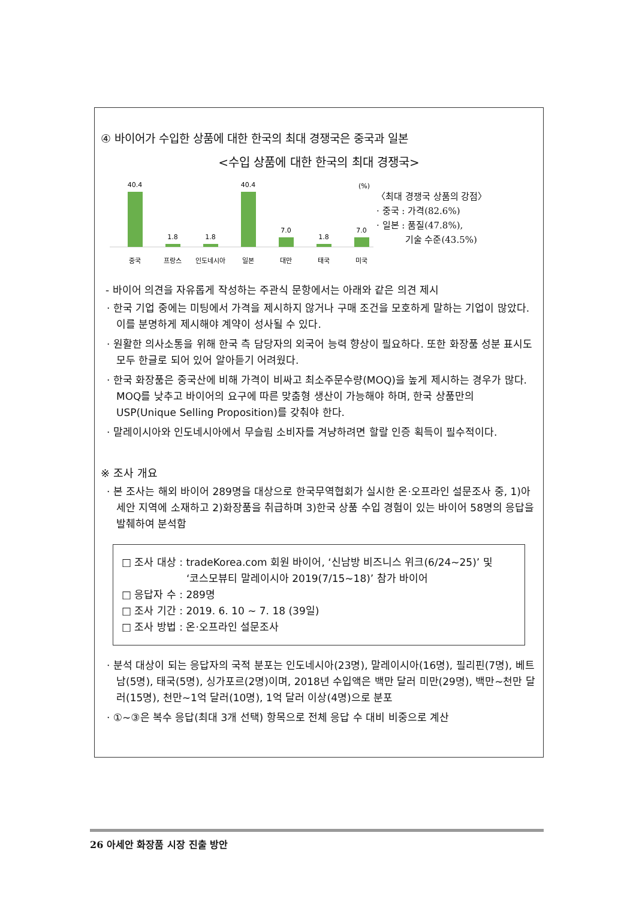④ 바이어가 수입한 상품에 대한 한국의 최대 경쟁국은 중국과 일본
<수입 상품에 대한 한국의 최대 경쟁국>
(%)
40.4
1.8
1.8
40.4
7.0
1.8
7.0
중국
프랑스
인도네시아
일본
대만
태국
미국
〈최대 경쟁국 상품의 강점〉
· 중국 : 가격(82.6%)
· 일본 : 품질(47.8%),
기술 수준(43.5%)
- 바이어 의견을 자유롭게 작성하는 주관식 문항에서는 아래와 같은 의견 제시
· 한국 기업 중에는 미팅에서 가격을 제시하지 않거나 구매 조건을 모호하게 말하는 기업이 많았다. 이를 분명하게 제시해야 계약이 성사될 수 있다.
· 원활한 의사소통을 위해 한국 측 담당자의 외국어 능력 향상이 필요하다. 또한 화장품 성분 표시도 모두 한글로 되어 있어 알아듣기 어려웠다.
· 한국 화장품은 중국산에 비해 가격이 비싸고 최소주문수량(MOQ)을 높게 제시하는 경우가 많다. MOQ를 낮추고 바이어의 요구에 따른 맞춤형 생산이 가능해야 하며, 한국 상품만의 USP(Unique Selling Proposition)를 갖춰야 한다.
· 말레이시아와 인도네시아에서 무슬림 소비자를 겨냥하려면 할랄 인증 획득이 필수적이다.
※ 조사 개요
· 본 조사는 해외 바이어 289명을 대상으로 한국무역협회가 실시한 온·오프라인 설문조사 중, 1)아세안 지역에 소재하고 2)화장품을 취급하며 3)한국 상품 수입 경험이 있는 바이어 58명의 응답을 발췌하여 분석함
□ 조사 대상 : tradeKorea.com 회원 바이어, ‘신남방 비즈니스 위크(6/24~25)’ 및
‘코스모뷰티 말레이시아 2019(7/15~18)’ 참가 바이어
□ 응답자 수 : 289명
□ 조사 기간 : 2019. 6. 10 ~ 7. 18 (39일)
□ 조사 방법 : 온·오프라인 설문조사
· 분석 대상이 되는 응답자의 국적 분포는 인도네시아(23명), 말레이시아(16명), 필리핀(7명), 베트남(5명), 태국(5명), 싱가포르(2명)이며, 2018년 수입액은 백만 달러 미만(29명), 백만~천만 달러(15명), 천만~1억 달러(10명), 1억 달러 이상(4명)으로 분포
· ①~③은 복수 응답(최대 3개 선택) 항목으로 전체 응답 수 대비 비중으로 계산
26 아세안 화장품 시장 진출 방안